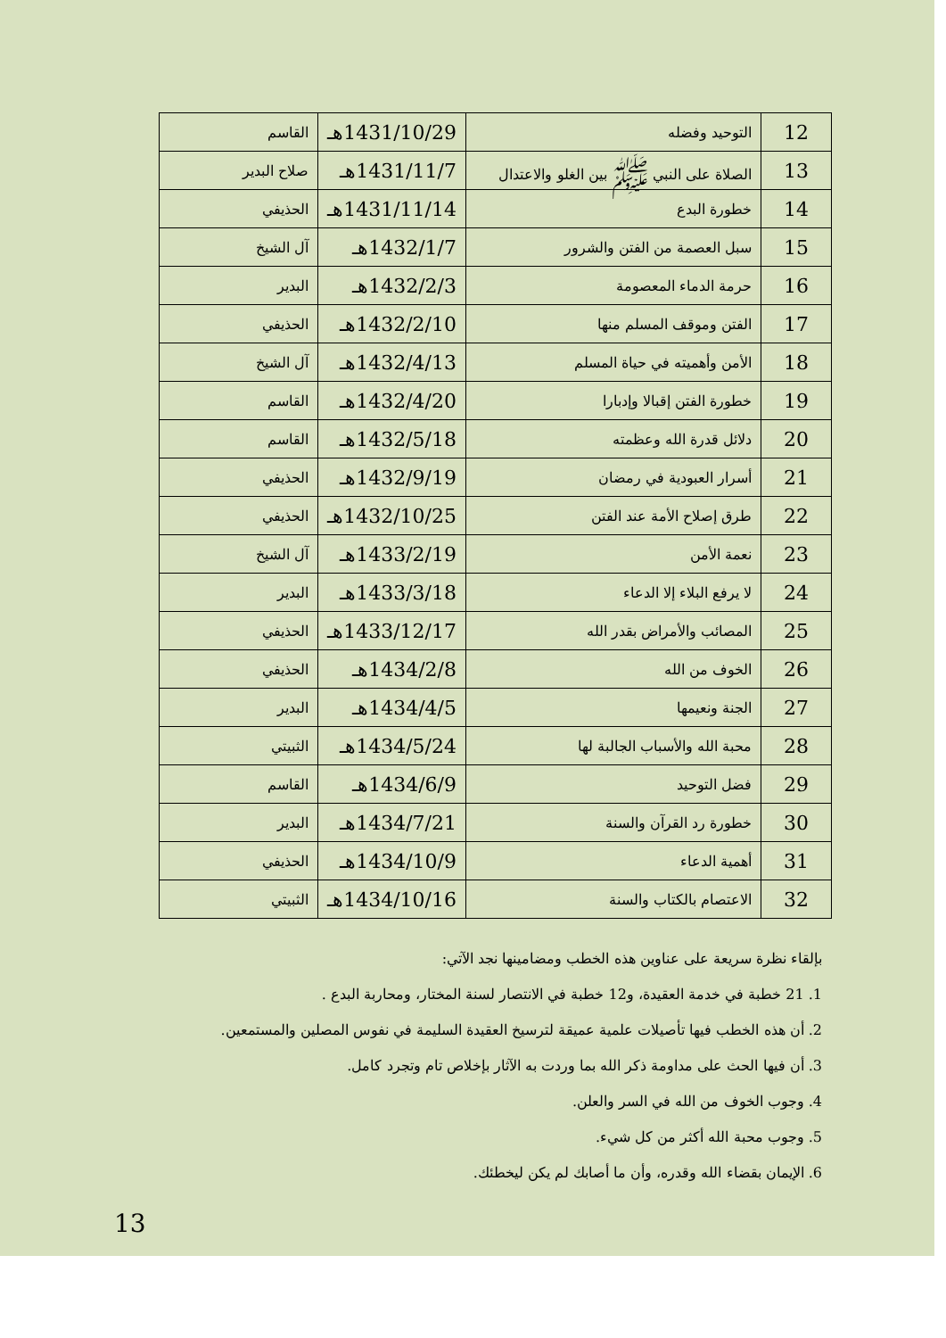| 12 | التوحيد وفضله | 1431/10/29هـ | القاسم |
| 13 | الصلاة على النبي ﷺ بين الغلو والاعتدال | 1431/11/7هـ | صلاح البدير |
| 14 | خطورة البدع | 1431/11/14هـ | الحذيفي |
| 15 | سبل العصمة من الفتن والشرور | 1432/1/7هـ | آل الشيخ |
| 16 | حرمة الدماء المعصومة | 1432/2/3هـ | البدير |
| 17 | الفتن وموقف المسلم منها | 1432/2/10هـ | الحذيفي |
| 18 | الأمن وأهميته في حياة المسلم | 1432/4/13هـ | آل الشيخ |
| 19 | خطورة الفتن إقبالا وإدبارا | 1432/4/20هـ | القاسم |
| 20 | دلائل قدرة الله وعظمته | 1432/5/18هـ | القاسم |
| 21 | أسرار العبودية في رمضان | 1432/9/19هـ | الحذيفي |
| 22 | طرق إصلاح الأمة عند الفتن | 1432/10/25هـ | الحذيفي |
| 23 | نعمة الأمن | 1433/2/19هـ | آل الشيخ |
| 24 | لا يرفع البلاء إلا الدعاء | 1433/3/18هـ | البدير |
| 25 | المصائب والأمراض بقدر الله | 1433/12/17هـ | الحذيفي |
| 26 | الخوف من الله | 1434/2/8هـ | الحذيفي |
| 27 | الجنة ونعيمها | 1434/4/5هـ | البدير |
| 28 | محبة الله والأسباب الجالبة لها | 1434/5/24هـ | الثبيتي |
| 29 | فضل التوحيد | 1434/6/9هـ | القاسم |
| 30 | خطورة رد القرآن والسنة | 1434/7/21هـ | البدير |
| 31 | أهمية الدعاء | 1434/10/9هـ | الحذيفي |
| 32 | الاعتصام بالكتاب والسنة | 1434/10/16هـ | الثبيتي |
بإلقاء نظرة سريعة على عناوين هذه الخطب ومضامينها نجد الآتي:
1. 21 خطبة في خدمة العقيدة، و12 خطبة في الانتصار لسنة المختار، ومحاربة البدع .
2. أن هذه الخطب فيها تأصيلات علمية عميقة لترسيخ العقيدة السليمة في نفوس المصلين والمستمعين.
3. أن فيها الحث على مداومة ذكر الله بما وردت به الآثار بإخلاص تام وتجرد كامل.
4. وجوب الخوف من الله في السر والعلن.
5. وجوب محبة الله أكثر من كل شيء.
6. الإيمان بقضاء الله وقدره، وأن ما أصابك لم يكن ليخطئك.
13